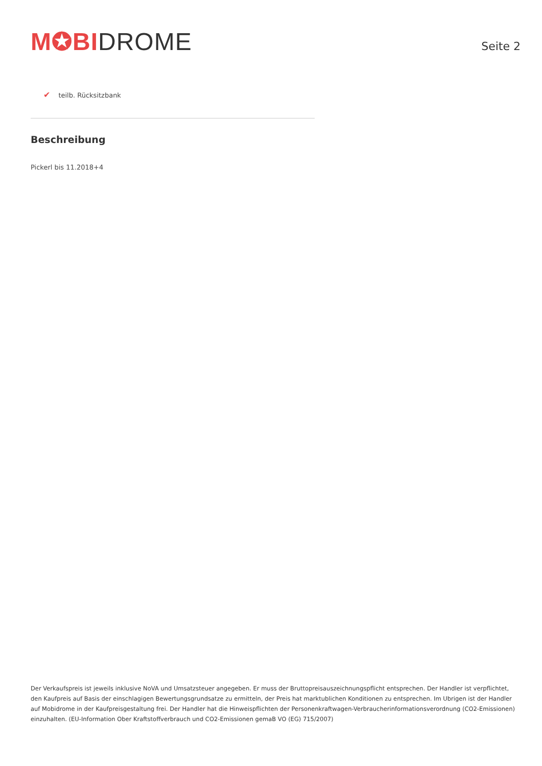M✪BI DROME
Seite 2
✔ teilb. Rücksitzbank
Beschreibung
Pickerl bis 11.2018+4
Der Verkaufspreis ist jeweils inklusive NoVA und Umsatzsteuer angegeben. Er muss der Bruttopreisauszeichnungspflicht entsprechen. Der Handler ist verpflichtet, den Kaufpreis auf Basis der einschlagigen Bewertungsgrundsatze zu ermitteln, der Preis hat marktublichen Konditionen zu entsprechen. Im Ubrigen ist der Handler auf Mobidrome in der Kaufpreisgestaltung frei. Der Handler hat die Hinweispflichten der Personenkraftwagen-Verbraucherinformationsverordnung (CO2-Emissionen) einzuhalten. (EU-Information Ober Kraftstoffverbrauch und CO2-Emissionen gemaB VO (EG) 715/2007)